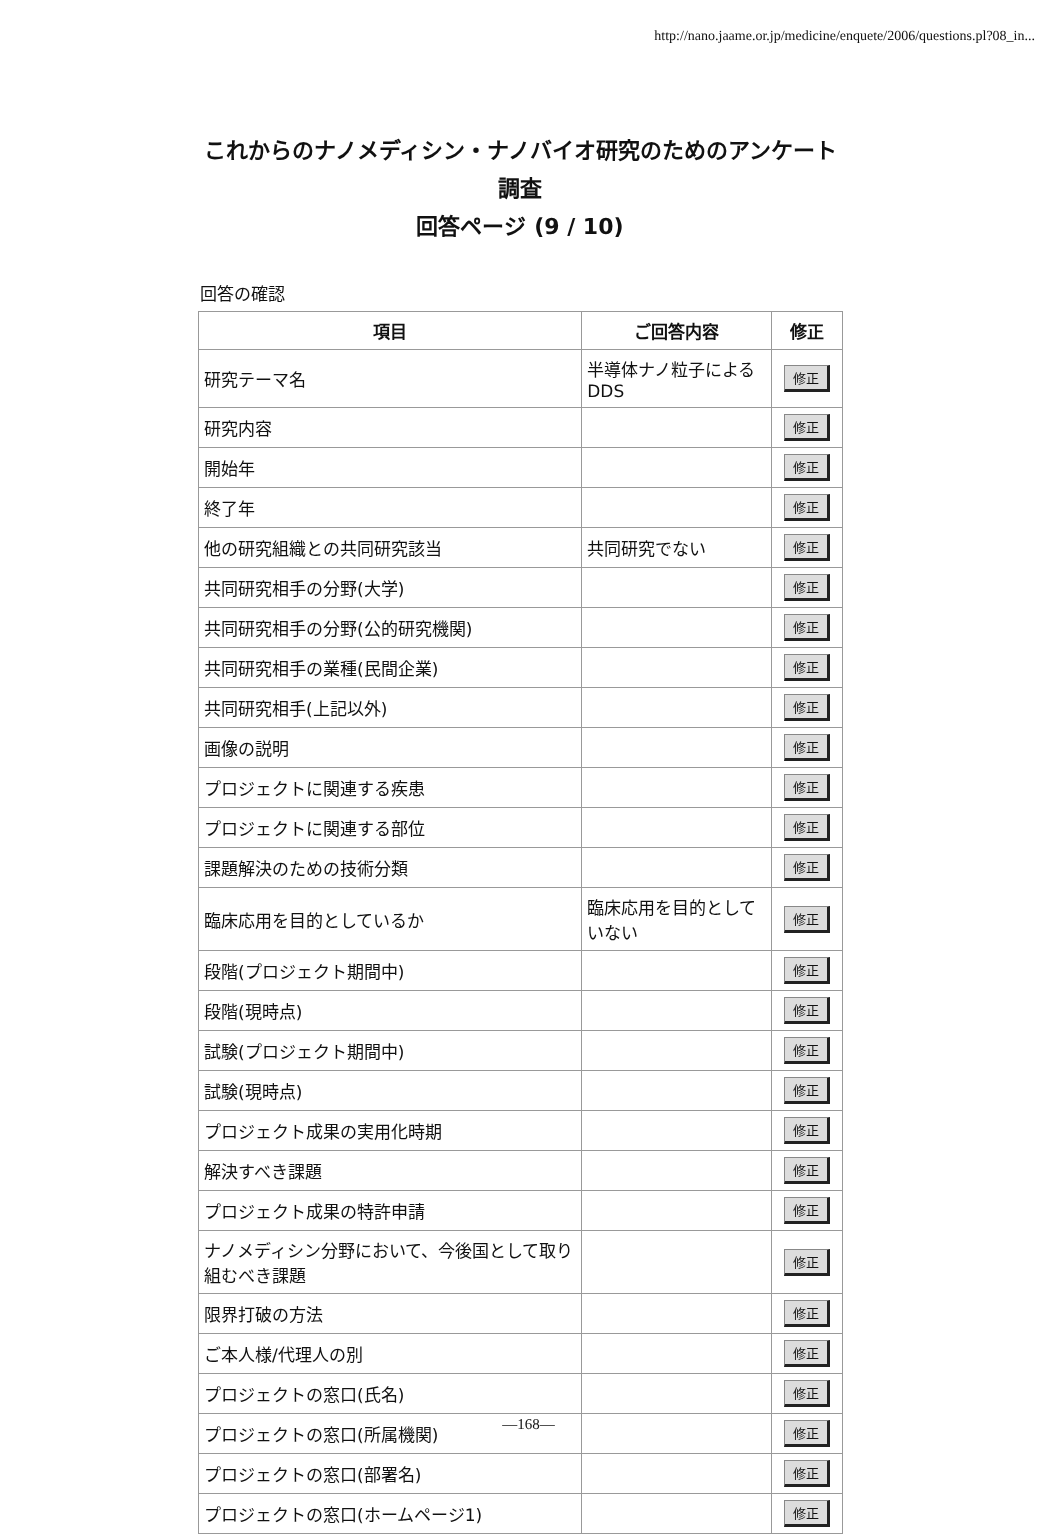http://nano.jaame.or.jp/medicine/enquete/2006/questions.pl?08_in...
これからのナノメディシン・ナノバイオ研究のためのアンケート
調査
回答ページ (9 / 10)
回答の確認
| 項目 | ご回答内容 | 修正 |
| --- | --- | --- |
| 研究テーマ名 | 半導体ナノ粒子によるDDS | 修正 |
| 研究内容 | | 修正 |
| 開始年 | | 修正 |
| 終了年 | | 修正 |
| 他の研究組織との共同研究該当 | 共同研究でない | 修正 |
| 共同研究相手の分野(大学) | | 修正 |
| 共同研究相手の分野(公的研究機関) | | 修正 |
| 共同研究相手の業種(民間企業) | | 修正 |
| 共同研究相手(上記以外) | | 修正 |
| 画像の説明 | | 修正 |
| プロジェクトに関連する疾患 | | 修正 |
| プロジェクトに関連する部位 | | 修正 |
| 課題解決のための技術分類 | | 修正 |
| 臨床応用を目的としているか | 臨床応用を目的としていない | 修正 |
| 段階(プロジェクト期間中) | | 修正 |
| 段階(現時点) | | 修正 |
| 試験(プロジェクト期間中) | | 修正 |
| 試験(現時点) | | 修正 |
| プロジェクト成果の実用化時期 | | 修正 |
| 解決すべき課題 | | 修正 |
| プロジェクト成果の特許申請 | | 修正 |
| ナノメディシン分野において、今後国として取り組むべき課題 | | 修正 |
| 限界打破の方法 | | 修正 |
| ご本人様/代理人の別 | | 修正 |
| プロジェクトの窓口(氏名) | | 修正 |
| プロジェクトの窓口(所属機関) | | 修正 |
| プロジェクトの窓口(部署名) | | 修正 |
| プロジェクトの窓口(ホームページ1) | | 修正 |
—168—